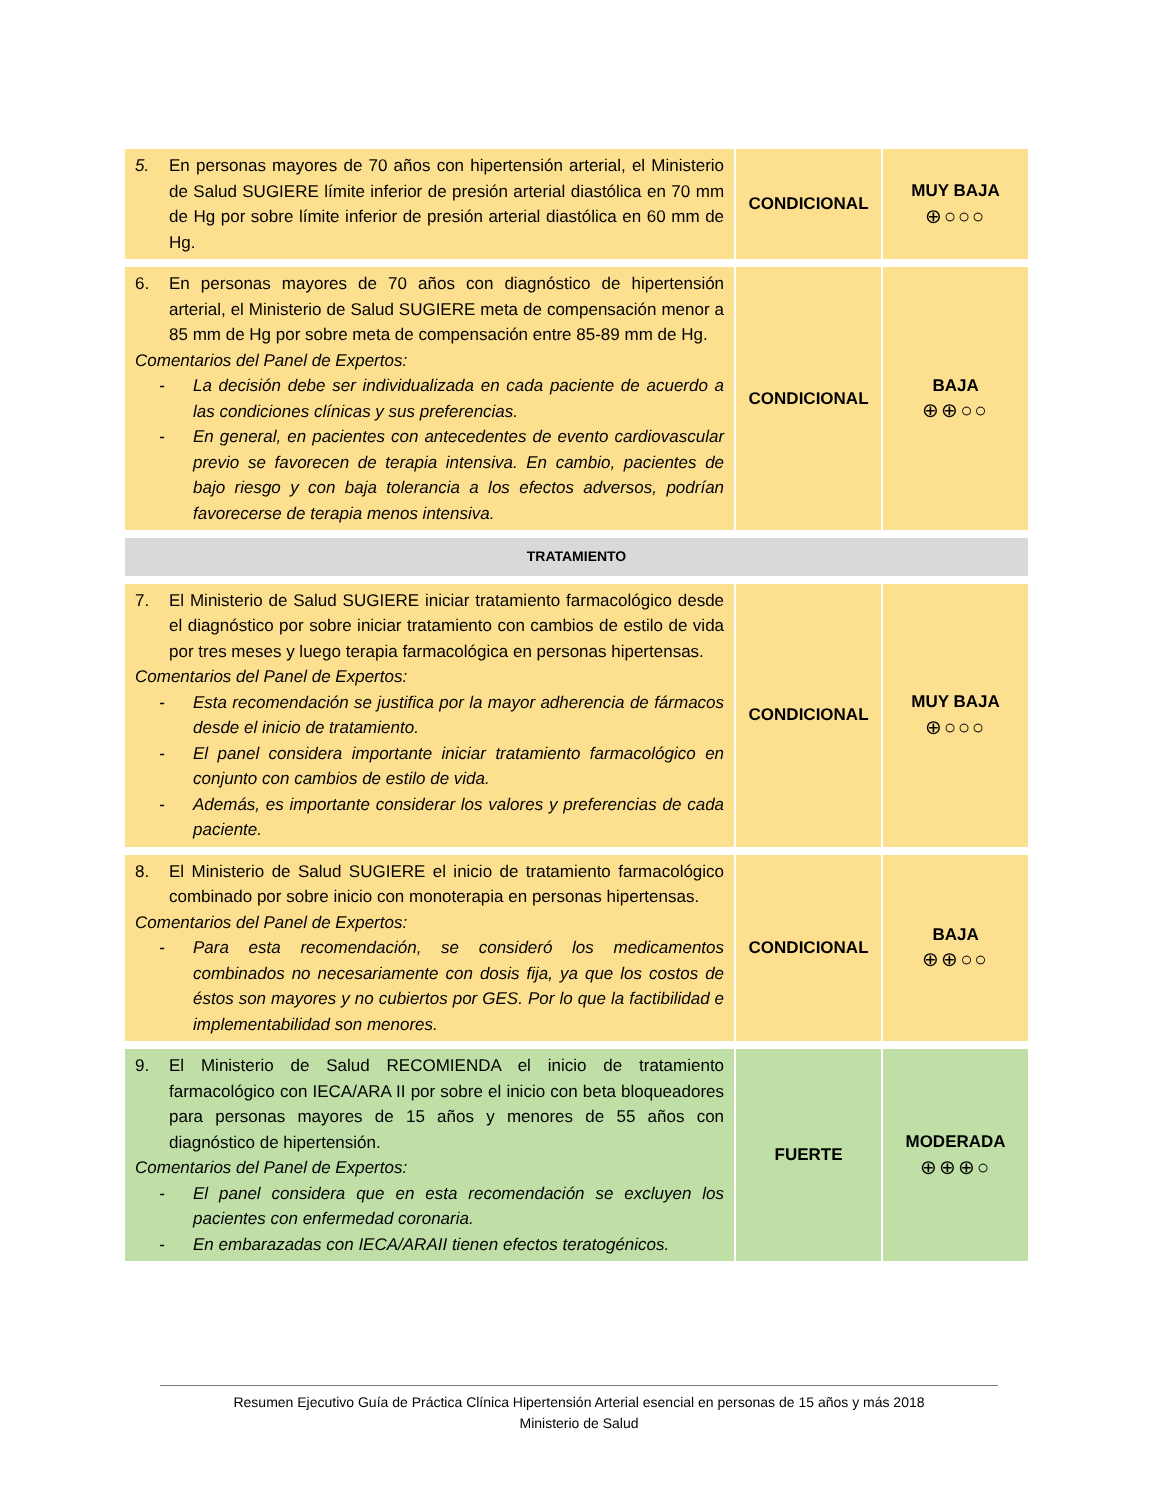| 5. En personas mayores de 70 años con hipertensión arterial, el Ministerio de Salud SUGIERE límite inferior de presión arterial diastólica en 70 mm de Hg por sobre límite inferior de presión arterial diastólica en 60 mm de Hg. | CONDICIONAL | MUY BAJA ⊕○○○ |
| 6. En personas mayores de 70 años con diagnóstico de hipertensión arterial, el Ministerio de Salud SUGIERE meta de compensación menor a 85 mm de Hg por sobre meta de compensación entre 85-89 mm de Hg. Comentarios del Panel de Expertos: - La decisión debe ser individualizada en cada paciente de acuerdo a las condiciones clínicas y sus preferencias. - En general, en pacientes con antecedentes de evento cardiovascular previo se favorecen de terapia intensiva. En cambio, pacientes de bajo riesgo y con baja tolerancia a los efectos adversos, podrían favorecerse de terapia menos intensiva. | CONDICIONAL | BAJA ⊕⊕○○ |
| TRATAMIENTO | | |
| 7. El Ministerio de Salud SUGIERE iniciar tratamiento farmacológico desde el diagnóstico por sobre iniciar tratamiento con cambios de estilo de vida por tres meses y luego terapia farmacológica en personas hipertensas. Comentarios del Panel de Expertos: - Esta recomendación se justifica por la mayor adherencia de fármacos desde el inicio de tratamiento. - El panel considera importante iniciar tratamiento farmacológico en conjunto con cambios de estilo de vida. - Además, es importante considerar los valores y preferencias de cada paciente. | CONDICIONAL | MUY BAJA ⊕○○○ |
| 8. El Ministerio de Salud SUGIERE el inicio de tratamiento farmacológico combinado por sobre inicio con monoterapia en personas hipertensas. Comentarios del Panel de Expertos: - Para esta recomendación, se consideró los medicamentos combinados no necesariamente con dosis fija, ya que los costos de éstos son mayores y no cubiertos por GES. Por lo que la factibilidad e implementabilidad son menores. | CONDICIONAL | BAJA ⊕⊕○○ |
| 9. El Ministerio de Salud RECOMIENDA el inicio de tratamiento farmacológico con IECA/ARA II por sobre el inicio con beta bloqueadores para personas mayores de 15 años y menores de 55 años con diagnóstico de hipertensión. Comentarios del Panel de Expertos: - El panel considera que en esta recomendación se excluyen los pacientes con enfermedad coronaria. - En embarazadas con IECA/ARAII tienen efectos teratogénicos. | FUERTE | MODERADA ⊕⊕⊕○ |
Resumen Ejecutivo Guía de Práctica Clínica Hipertensión Arterial esencial en personas de 15 años y más 2018
Ministerio de Salud